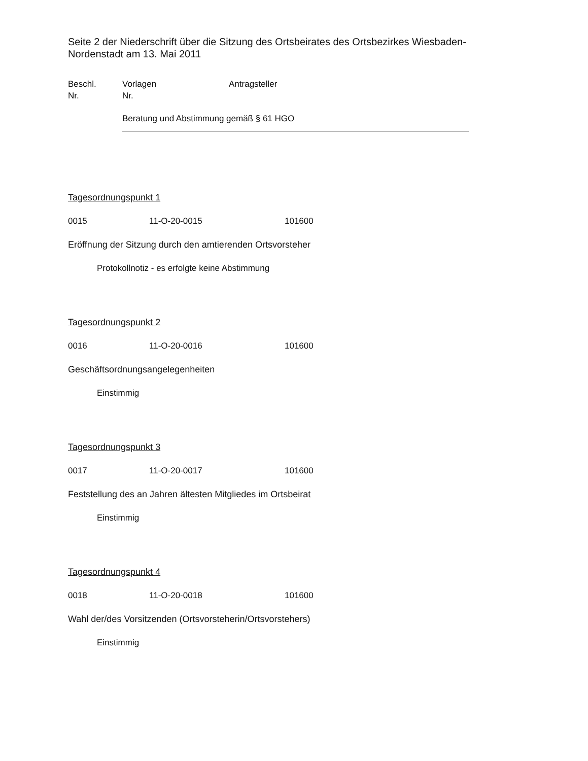Seite 2 der Niederschrift über die Sitzung des Ortsbeirates des Ortsbezirkes Wiesbaden-Nordenstadt am 13. Mai 2011
Beschl.
Nr.
Vorlagen
Nr.
Antragsteller
Beratung und Abstimmung gemäß § 61 HGO
Tagesordnungspunkt 1
0015 11-O-20-0015 101600
Eröffnung der Sitzung durch den amtierenden Ortsvorsteher
Protokollnotiz - es erfolgte keine Abstimmung
Tagesordnungspunkt 2
0016 11-O-20-0016 101600
Geschäftsordnungsangelegenheiten
Einstimmig
Tagesordnungspunkt 3
0017 11-O-20-0017 101600
Feststellung des an Jahren ältesten Mitgliedes im Ortsbeirat
Einstimmig
Tagesordnungspunkt 4
0018 11-O-20-0018 101600
Wahl der/des Vorsitzenden (Ortsvorsteherin/Ortsvorstehers)
Einstimmig